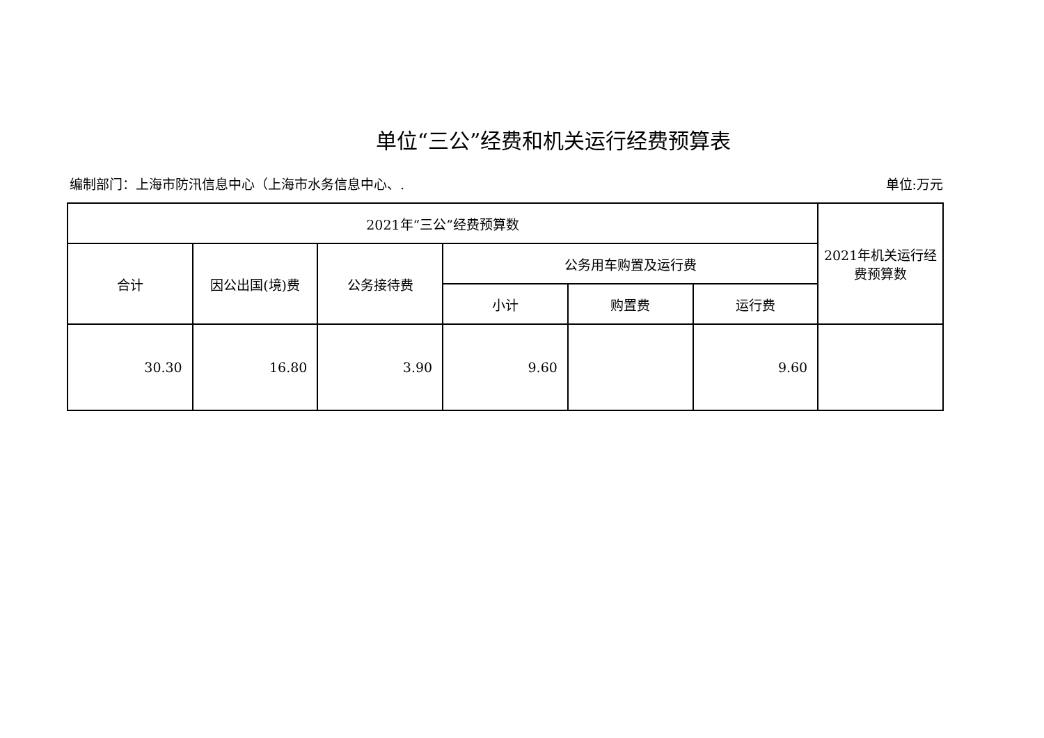单位“三公”经费和机关运行经费预算表
编制部门：上海市防汛信息中心（上海市水务信息中心、. 单位:万元
| 2021年“三公”经费预算数 | | | | | | 2021年机关运行经费预算数 |
| --- | --- | --- | --- | --- | --- | --- |
| 合计 | 因公出国(境)费 | 公务接待费 | 公务用车购置及运行费 | | | |
| | | | 小计 | 购置费 | 运行费 | |
| 30.30 | 16.80 | 3.90 | 9.60 | | 9.60 | |